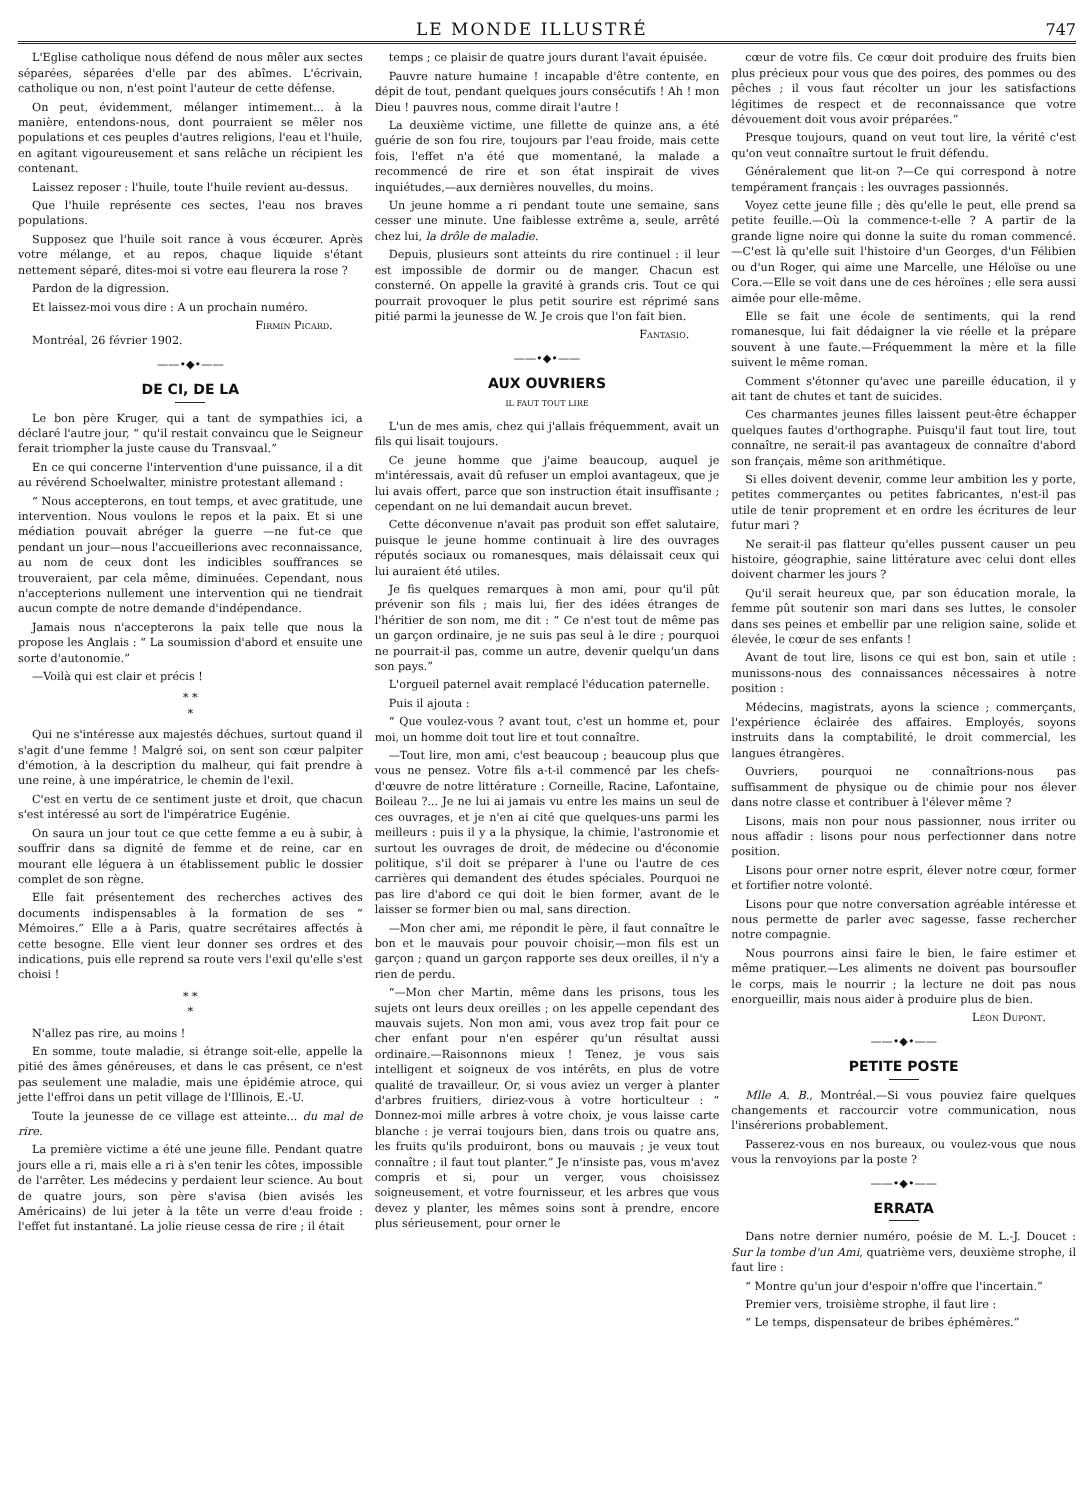LE MONDE ILLUSTRÉ 747
L'Eglise catholique nous défend de nous mêler aux sectes séparées, séparées d'elle par des abîmes. L'écrivain, catholique ou non, n'est point l'auteur de cette défense.
On peut, évidemment, mélanger intimement... à la manière, entendons-nous, dont pourraient se mêler nos populations et ces peuples d'autres religions, l'eau et l'huile, en agitant vigoureusement et sans relâche un récipient les contenant.
Laissez reposer : l'huile, toute l'huile revient au-dessus.
Que l'huile représente ces sectes, l'eau nos braves populations.
Supposez que l'huile soit rance à vous écœurer. Après votre mélange, et au repos, chaque liquide s'étant nettement séparé, dites-moi si votre eau fleurera la rose ?
Pardon de la digression.
Et laissez-moi vous dire : A un prochain numéro.
Firmin Picard.
Montréal, 26 février 1902.
——•◆•——
DE CI, DE LA
Le bon père Kruger, qui a tant de sympathies ici, a déclaré l'autre jour, “ qu'il restait convaincu que le Seigneur ferait triompher la juste cause du Transvaal.”
En ce qui concerne l'intervention d'une puissance, il a dit au révérend Schoelwalter, ministre protestant allemand :
“ Nous accepterons, en tout temps, et avec gratitude, une intervention. Nous voulons le repos et la paix. Et si une médiation pouvait abréger la guerre —ne fut-ce que pendant un jour—nous l'accueillerions avec reconnaissance, au nom de ceux dont les indicibles souffrances se trouveraient, par cela même, diminuées. Cependant, nous n'accepterions nullement une intervention qui ne tiendrait aucun compte de notre demande d'indépendance.
Jamais nous n'accepterons la paix telle que nous la propose les Anglais : “ La soumission d'abord et ensuite une sorte d'autonomie.”
—Voilà qui est clair et précis !
* *
*
Qui ne s'intéresse aux majestés déchues, surtout quand il s'agit d'une femme ! Malgré soi, on sent son cœur palpiter d'émotion, à la description du malheur, qui fait prendre à une reine, à une impératrice, le chemin de l'exil.
C'est en vertu de ce sentiment juste et droit, que chacun s'est intéressé au sort de l'impératrice Eugénie.
On saura un jour tout ce que cette femme a eu à subir, à souffrir dans sa dignité de femme et de reine, car en mourant elle léguera à un établissement public le dossier complet de son règne.
Elle fait présentement des recherches actives des documents indispensables à la formation de ses “ Mémoires.” Elle a à Paris, quatre secrétaires affectés à cette besogne. Elle vient leur donner ses ordres et des indications, puis elle reprend sa route vers l'exil qu'elle s'est choisi !
* *
*
N'allez pas rire, au moins !
En somme, toute maladie, si étrange soit-elle, appelle la pitié des âmes généreuses, et dans le cas présent, ce n'est pas seulement une maladie, mais une épidémie atroce, qui jette l'effroi dans un petit village de l'Illinois, E.-U.
Toute la jeunesse de ce village est atteinte... du mal de rire.
La première victime a été une jeune fille. Pendant quatre jours elle a ri, mais elle a ri à s'en tenir les côtes, impossible de l'arrêter. Les médecins y perdaient leur science. Au bout de quatre jours, son père s'avisa (bien avisés les Américains) de lui jeter à la tête un verre d'eau froide : l'effet fut instantané. La jolie rieuse cessa de rire ; il était
temps ; ce plaisir de quatre jours durant l'avait épuisée.
Pauvre nature humaine ! incapable d'être contente, en dépit de tout, pendant quelques jours consécutifs ! Ah ! mon Dieu ! pauvres nous, comme dirait l'autre !
La deuxième victime, une fillette de quinze ans, a été guérie de son fou rire, toujours par l'eau froide, mais cette fois, l'effet n'a été que momentané, la malade a recommencé de rire et son état inspirait de vives inquiétudes,—aux dernières nouvelles, du moins.
Un jeune homme a ri pendant toute une semaine, sans cesser une minute. Une faiblesse extrême a, seule, arrêté chez lui, la drôle de maladie.
Depuis, plusieurs sont atteints du rire continuel : il leur est impossible de dormir ou de manger. Chacun est consterné. On appelle la gravité à grands cris. Tout ce qui pourrait provoquer le plus petit sourire est réprimé sans pitié parmi la jeunesse de W. Je crois que l'on fait bien.
Fantasio.
——•◆•——
AUX OUVRIERS
IL FAUT TOUT LIRE
L'un de mes amis, chez qui j'allais fréquemment, avait un fils qui lisait toujours.
Ce jeune homme que j'aime beaucoup, auquel je m'intéressais, avait dû refuser un emploi avantageux, que je lui avais offert, parce que son instruction était insuffisante ; cependant on ne lui demandait aucun brevet.
Cette déconvenue n'avait pas produit son effet salutaire, puisque le jeune homme continuait à lire des ouvrages réputés sociaux ou romanesques, mais délaissait ceux qui lui auraient été utiles.
Je fis quelques remarques à mon ami, pour qu'il pût prévenir son fils ; mais lui, fier des idées étranges de l'héritier de son nom, me dit : “ Ce n'est tout de même pas un garçon ordinaire, je ne suis pas seul à le dire ; pourquoi ne pourrait-il pas, comme un autre, devenir quelqu'un dans son pays.”
L'orgueil paternel avait remplacé l'éducation paternelle.
Puis il ajouta :
“ Que voulez-vous ? avant tout, c'est un homme et, pour moi, un homme doit tout lire et tout connaître.
—Tout lire, mon ami, c'est beaucoup ; beaucoup plus que vous ne pensez. Votre fils a-t-il commencé par les chefs-d'œuvre de notre littérature : Corneille, Racine, Lafontaine, Boileau ?... Je ne lui ai jamais vu entre les mains un seul de ces ouvrages, et je n'en ai cité que quelques-uns parmi les meilleurs : puis il y a la physique, la chimie, l'astronomie et surtout les ouvrages de droit, de médecine ou d'économie politique, s'il doit se préparer à l'une ou l'autre de ces carrières qui demandent des études spéciales. Pourquoi ne pas lire d'abord ce qui doit le bien former, avant de le laisser se former bien ou mal, sans direction.
—Mon cher ami, me répondit le père, il faut connaître le bon et le mauvais pour pouvoir choisir,—mon fils est un garçon ; quand un garçon rapporte ses deux oreilles, il n'y a rien de perdu.
“—Mon cher Martin, même dans les prisons, tous les sujets ont leurs deux oreilles ; on les appelle cependant des mauvais sujets. Non mon ami, vous avez trop fait pour ce cher enfant pour n'en espérer qu'un résultat aussi ordinaire.—Raisonnons mieux ! Tenez, je vous sais intelligent et soigneux de vos intérêts, en plus de votre qualité de travailleur. Or, si vous aviez un verger à planter d'arbres fruitiers, diriez-vous à votre horticulteur : “ Donnez-moi mille arbres à votre choix, je vous laisse carte blanche : je verrai toujours bien, dans trois ou quatre ans, les fruits qu'ils produiront, bons ou mauvais ; je veux tout connaître ; il faut tout planter.” Je n'insiste pas, vous m'avez compris et si, pour un verger, vous choisissez soigneusement, et votre fournisseur, et les arbres que vous devez y planter, les mêmes soins sont à prendre, encore plus sérieusement, pour orner le
cœur de votre fils. Ce cœur doit produire des fruits bien plus précieux pour vous que des poires, des pommes ou des pêches ; il vous faut récolter un jour les satisfactions légitimes de respect et de reconnaissance que votre dévouement doit vous avoir préparées.”
Presque toujours, quand on veut tout lire, la vérité c'est qu'on veut connaître surtout le fruit défendu.
Généralement que lit-on ?—Ce qui correspond à notre tempérament français : les ouvrages passionnés.
Voyez cette jeune fille ; dès qu'elle le peut, elle prend sa petite feuille.—Où la commence-t-elle ? A partir de la grande ligne noire qui donne la suite du roman commencé.—C'est là qu'elle suit l'histoire d'un Georges, d'un Félibien ou d'un Roger, qui aime une Marcelle, une Héloïse ou une Cora.—Elle se voit dans une de ces héroïnes ; elle sera aussi aimée pour elle-même.
Elle se fait une école de sentiments, qui la rend romanesque, lui fait dédaigner la vie réelle et la prépare souvent à une faute.—Fréquemment la mère et la fille suivent le même roman.
Comment s'étonner qu'avec une pareille éducation, il y ait tant de chutes et tant de suicides.
Ces charmantes jeunes filles laissent peut-être échapper quelques fautes d'orthographe. Puisqu'il faut tout lire, tout connaître, ne serait-il pas avantageux de connaître d'abord son français, même son arithmétique.
Si elles doivent devenir, comme leur ambition les y porte, petites commerçantes ou petites fabricantes, n'est-il pas utile de tenir proprement et en ordre les écritures de leur futur mari ?
Ne serait-il pas flatteur qu'elles pussent causer un peu histoire, géographie, saine littérature avec celui dont elles doivent charmer les jours ?
Qu'il serait heureux que, par son éducation morale, la femme pût soutenir son mari dans ses luttes, le consoler dans ses peines et embellir par une religion saine, solide et élevée, le cœur de ses enfants !
Avant de tout lire, lisons ce qui est bon, sain et utile : munissons-nous des connaissances nécessaires à notre position :
Médecins, magistrats, ayons la science ; commerçants, l'expérience éclairée des affaires. Employés, soyons instruits dans la comptabilité, le droit commercial, les langues étrangères.
Ouvriers, pourquoi ne connaîtrions-nous pas suffisamment de physique ou de chimie pour nos élever dans notre classe et contribuer à l'élever même ?
Lisons, mais non pour nous passionner, nous irriter ou nous affadir : lisons pour nous perfectionner dans notre position.
Lisons pour orner notre esprit, élever notre cœur, former et fortifier notre volonté.
Lisons pour que notre conversation agréable intéresse et nous permette de parler avec sagesse, fasse rechercher notre compagnie.
Nous pourrons ainsi faire le bien, le faire estimer et même pratiquer.—Les aliments ne doivent pas boursoufler le corps, mais le nourrir ; la lecture ne doit pas nous enorgueillir, mais nous aider à produire plus de bien.
Léon Dupont.
——•◆•——
PETITE POSTE
Mlle A. B., Montréal.—Si vous pouviez faire quelques changements et raccourcir votre communication, nous l'insérerions probablement.
Passerez-vous en nos bureaux, ou voulez-vous que nous vous la renvoyions par la poste ?
——•◆•——
ERRATA
Dans notre dernier numéro, poésie de M. L.-J. Doucet : Sur la tombe d'un Ami, quatrième vers, deuxième strophe, il faut lire :
“ Montre qu'un jour d'espoir n'offre que l'incertain.”
Premier vers, troisième strophe, il faut lire :
“ Le temps, dispensateur de bribes éphémères.”